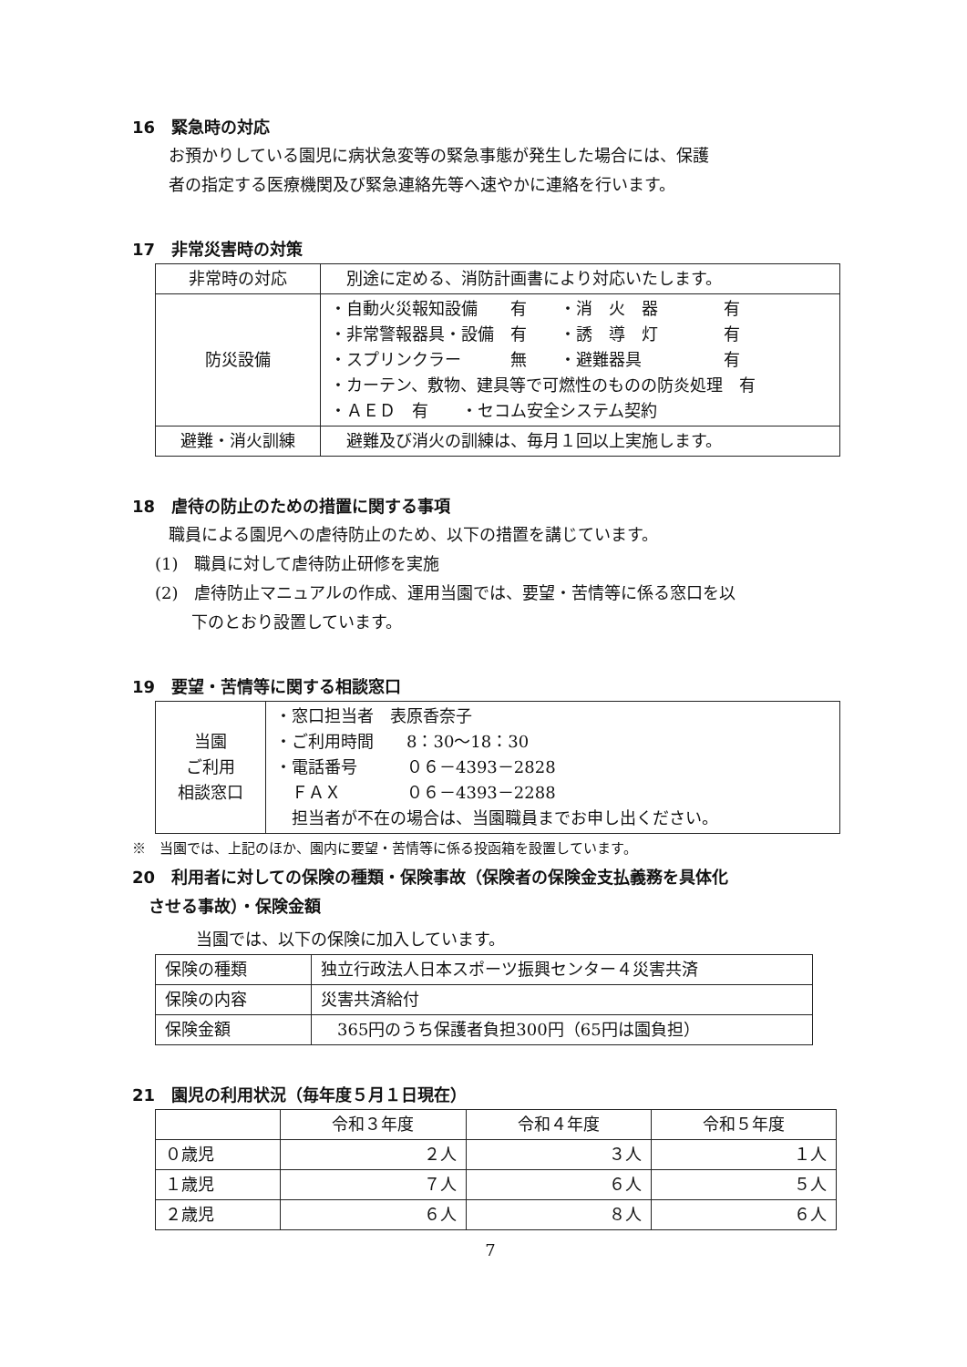16　緊急時の対応
お預かりしている園児に病状急変等の緊急事態が発生した場合には、保護
者の指定する医療機関及び緊急連絡先等へ速やかに連絡を行います。
17　非常災害時の対策
| 非常時の対応 | 別途に定める、消防計画書により対応いたします。 |
| 防災設備 | ・自動火災報知設備 有 ・消 火 器 有 ・非常警報器具・設備 有 ・誘 導 灯 有 ・スプリンクラー 無 ・避難器具 有 ・カーテン、敷物、建具等で可燃性のものの防炎処理 有 ・ＡＥＤ 有 ・セコム安全システム契約 |
| 避難・消火訓練 | 避難及び消火の訓練は、毎月１回以上実施します。 |
18　虐待の防止のための措置に関する事項
職員による園児への虐待防止のため、以下の措置を講じています。
(1)　職員に対して虐待防止研修を実施
(2)　虐待防止マニュアルの作成、運用当園では、要望・苦情等に係る窓口を以
下のとおり設置しています。
19　要望・苦情等に関する相談窓口
| 当園 ご利用 相談窓口 | ・窓口担当者 表原香奈子 ・ご利用時間 8：30〜18：30 ・電話番号 ０６－4393－2828 ＦＡＸ ０６－4393－2288 担当者が不在の場合は、当園職員までお申し出ください。 |
※　当園では、上記のほか、園内に要望・苦情等に係る投函箱を設置しています。
20　利用者に対しての保険の種類・保険事故（保険者の保険金支払義務を具体化
　させる事故）・保険金額
当園では、以下の保険に加入しています。
| 保険の種類 | 独立行政法人日本スポーツ振興センター４災害共済 |
| 保険の内容 | 災害共済給付 |
| 保険金額 | 365円のうち保護者負担300円（65円は園負担） |
21　園児の利用状況（毎年度５月１日現在）
| | 令和３年度 | 令和４年度 | 令和５年度 |
| --- | --- | --- | --- |
| ０歳児 | ２人 | ３人 | １人 |
| １歳児 | ７人 | ６人 | ５人 |
| ２歳児 | ６人 | ８人 | ６人 |
7